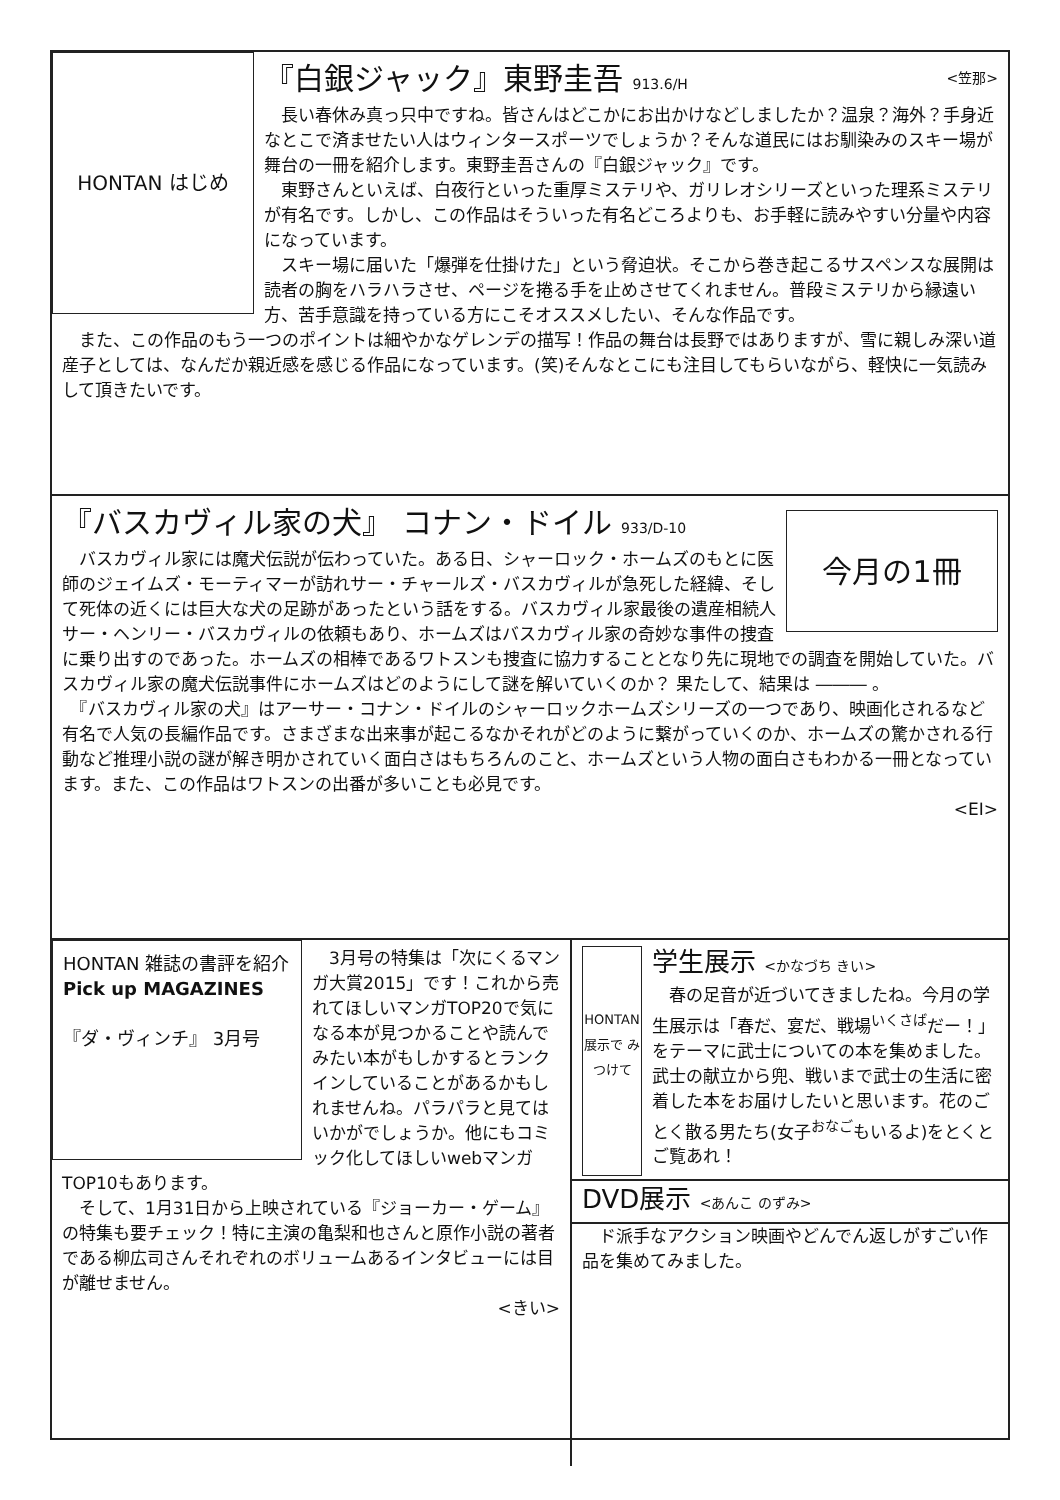HONTAN はじめ
『白銀ジャック』東野圭吾 913.6/H <笠那>
　長い春休み真っ只中ですね。皆さんはどこかにお出かけなどしましたか？温泉？海外？手身近なとこで済ませたい人はウィンタースポーツでしょうか？そんな道民にはお馴染みのスキー場が舞台の一冊を紹介します。東野圭吾さんの『白銀ジャック』です。
　東野さんといえば、白夜行といった重厚ミステリや、ガリレオシリーズといった理系ミステリが有名です。しかし、この作品はそういった有名どころよりも、お手軽に読みやすい分量や内容になっています。
　スキー場に届いた「爆弾を仕掛けた」という脅迫状。そこから巻き起こるサスペンスな展開は読者の胸をハラハラさせ、ページを捲る手を止めさせてくれません。普段ミステリから縁遠い方、苦手意識を持っている方にこそオススメしたい、そんな作品です。
　また、この作品のもう一つのポイントは細やかなゲレンデの描写！作品の舞台は長野ではありますが、雪に親しみ深い道産子としては、なんだか親近感を感じる作品になっています。(笑)そんなとこにも注目してもらいながら、軽快に一気読みして頂きたいです。
今月の1冊
『バスカヴィル家の犬』 コナン・ドイル 933/D-10
　バスカヴィル家には魔犬伝説が伝わっていた。ある日、シャーロック・ホームズのもとに医師のジェイムズ・モーティマーが訪れサー・チャールズ・バスカヴィルが急死した経緯、そして死体の近くには巨大な犬の足跡があったという話をする。バスカヴィル家最後の遺産相続人サー・ヘンリー・バスカヴィルの依頼もあり、ホームズはバスカヴィル家の奇妙な事件の捜査に乗り出すのであった。ホームズの相棒であるワトスンも捜査に協力することとなり先に現地での調査を開始していた。バスカヴィル家の魔犬伝説事件にホームズはどのようにして謎を解いていくのか？ 果たして、結果は ――― 。
　『バスカヴィル家の犬』はアーサー・コナン・ドイルのシャーロックホームズシリーズの一つであり、映画化されるなど有名で人気の長編作品です。さまざまな出来事が起こるなかそれがどのように繋がっていくのか、ホームズの驚かされる行動など推理小説の謎が解き明かされていく面白さはもちろんのこと、ホームズという人物の面白さもわかる一冊となっています。また、この作品はワトスンの出番が多いことも必見です。
<EI>
HONTAN 雑誌の書評を紹介
Pick up MAGAZINES
『ダ・ヴィンチ』 3月号
　3月号の特集は「次にくるマンガ大賞2015」です！これから売れてほしいマンガTOP20で気になる本が見つかることや読んでみたい本がもしかするとランクインしていることがあるかもしれませんね。パラパラと見てはいかがでしょうか。他にもコミック化してほしいwebマンガTOP10もあります。
　そして、1月31日から上映されている『ジョーカー・ゲーム』の特集も要チェック！特に主演の亀梨和也さんと原作小説の著者である柳広司さんそれぞれのボリュームあるインタビューには目が離せません。
<きい>
HONTAN 展示で みつけて
学生展示 <かなづち きい>
　春の足音が近づいてきましたね。今月の学生展示は「春だ、宴だ、戦場<sup>いくさば</sup>だー！」をテーマに武士についての本を集めました。武士の献立から兜、戦いまで武士の生活に密着した本をお届けしたいと思います。花のごとく散る男たち(女子<sup>おなご</sup>もいるよ)をとくとご覧あれ！
DVD展示 <あんこ のずみ>
　ド派手なアクション映画やどんでん返しがすごい作品を集めてみました。